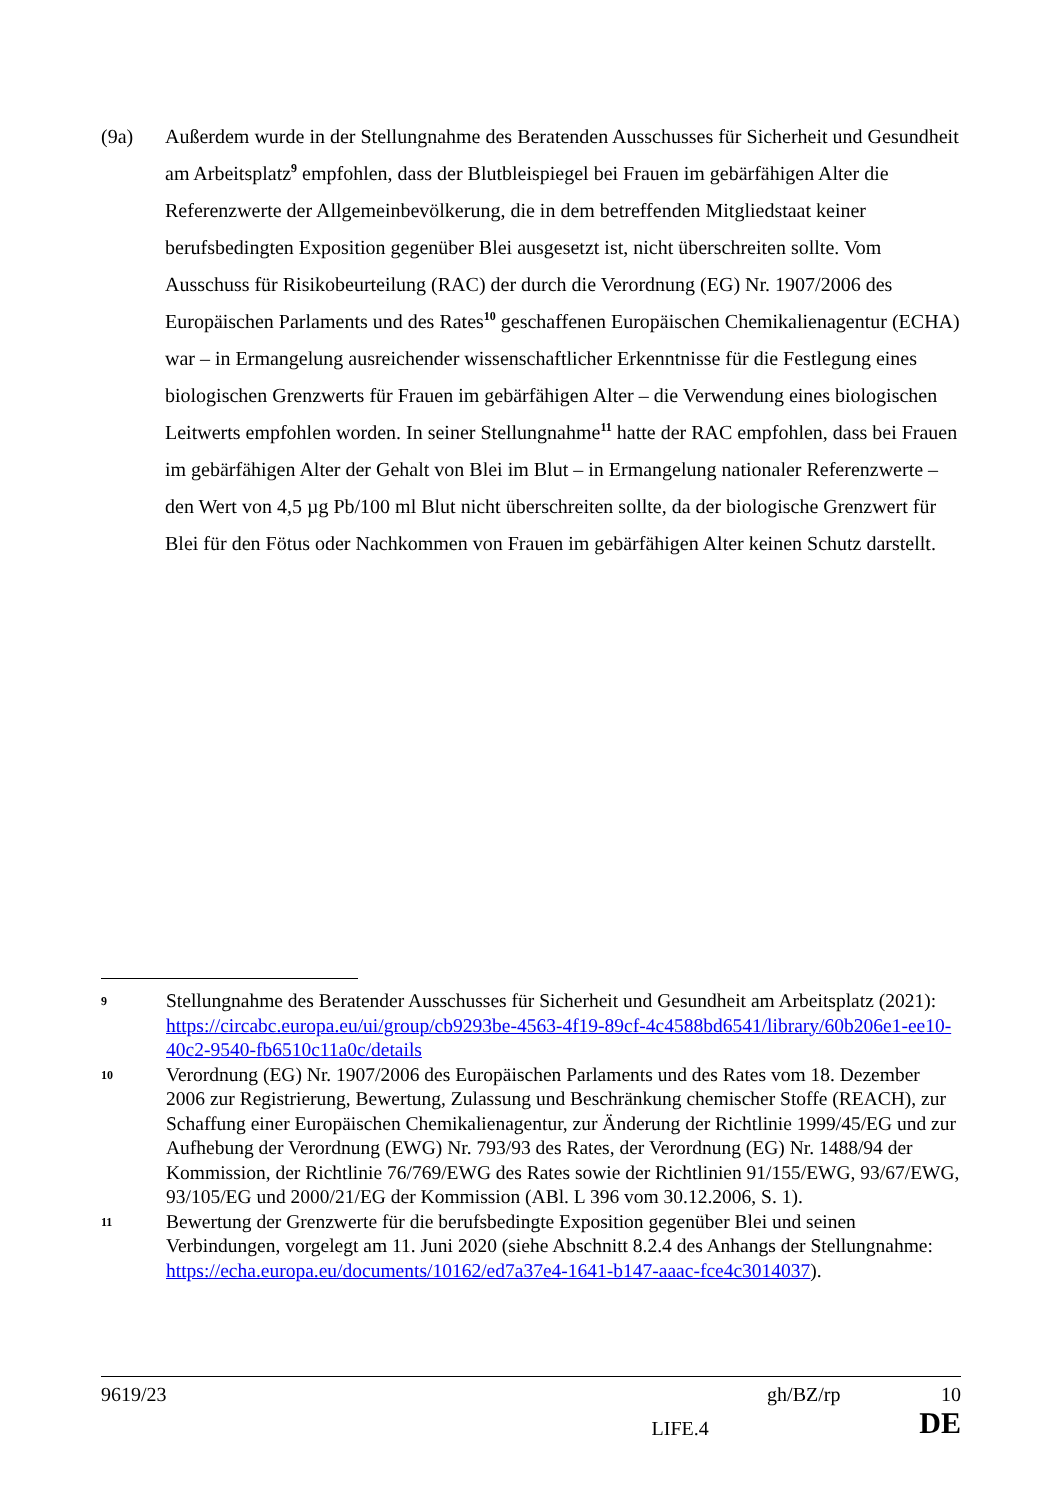(9a) Außerdem wurde in der Stellungnahme des Beratenden Ausschusses für Sicherheit und Gesundheit am Arbeitsplatz<sup>9</sup> empfohlen, dass der Blutbleispiegel bei Frauen im gebärfähigen Alter die Referenzwerte der Allgemeinbevölkerung, die in dem betreffenden Mitgliedstaat keiner berufsbedingten Exposition gegenüber Blei ausgesetzt ist, nicht überschreiten sollte. Vom Ausschuss für Risikobeurteilung (RAC) der durch die Verordnung (EG) Nr. 1907/2006 des Europäischen Parlaments und des Rates<sup>10</sup> geschaffenen Europäischen Chemikalienagentur (ECHA) war – in Ermangelung ausreichender wissenschaftlicher Erkenntnisse für die Festlegung eines biologischen Grenzwerts für Frauen im gebärfähigen Alter – die Verwendung eines biologischen Leitwerts empfohlen worden. In seiner Stellungnahme<sup>11</sup> hatte der RAC empfohlen, dass bei Frauen im gebärfähigen Alter der Gehalt von Blei im Blut – in Ermangelung nationaler Referenzwerte – den Wert von 4,5 µg Pb/100 ml Blut nicht überschreiten sollte, da der biologische Grenzwert für Blei für den Fötus oder Nachkommen von Frauen im gebärfähigen Alter keinen Schutz darstellt.
9
Stellungnahme des Beratender Ausschusses für Sicherheit und Gesundheit am Arbeitsplatz (2021): https://circabc.europa.eu/ui/group/cb9293be-4563-4f19-89cf-4c4588bd6541/library/60b206e1-ee10-40c2-9540-fb6510c11a0c/details
10
Verordnung (EG) Nr. 1907/2006 des Europäischen Parlaments und des Rates vom 18. Dezember 2006 zur Registrierung, Bewertung, Zulassung und Beschränkung chemischer Stoffe (REACH), zur Schaffung einer Europäischen Chemikalienagentur, zur Änderung der Richtlinie 1999/45/EG und zur Aufhebung der Verordnung (EWG) Nr. 793/93 des Rates, der Verordnung (EG) Nr. 1488/94 der Kommission, der Richtlinie 76/769/EWG des Rates sowie der Richtlinien 91/155/EWG, 93/67/EWG, 93/105/EG und 2000/21/EG der Kommission (ABl. L 396 vom 30.12.2006, S. 1).
11
Bewertung der Grenzwerte für die berufsbedingte Exposition gegenüber Blei und seinen Verbindungen, vorgelegt am 11. Juni 2020 (siehe Abschnitt 8.2.4 des Anhangs der Stellungnahme: https://echa.europa.eu/documents/10162/ed7a37e4-1641-b147-aaac-fce4c3014037).
9619/23 gh/BZ/rp 10
LIFE.4 DE